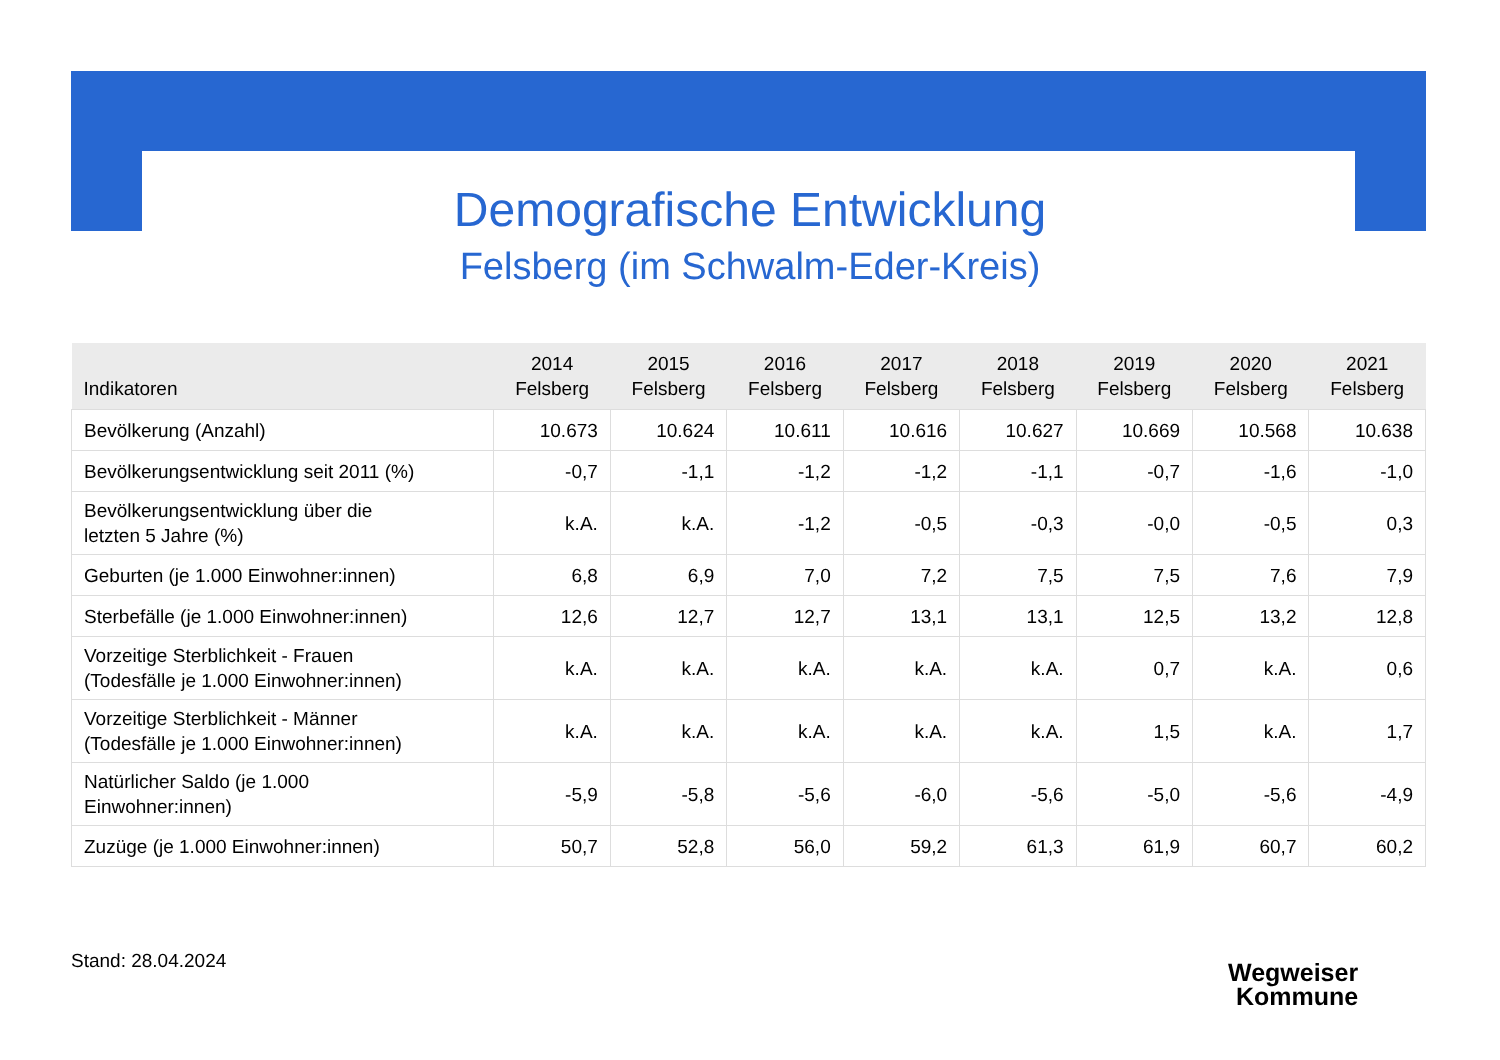Demografische Entwicklung
Felsberg (im Schwalm-Eder-Kreis)
| Indikatoren | 2014 Felsberg | 2015 Felsberg | 2016 Felsberg | 2017 Felsberg | 2018 Felsberg | 2019 Felsberg | 2020 Felsberg | 2021 Felsberg |
| --- | --- | --- | --- | --- | --- | --- | --- | --- |
| Bevölkerung (Anzahl) | 10.673 | 10.624 | 10.611 | 10.616 | 10.627 | 10.669 | 10.568 | 10.638 |
| Bevölkerungsentwicklung seit 2011 (%) | -0,7 | -1,1 | -1,2 | -1,2 | -1,1 | -0,7 | -1,6 | -1,0 |
| Bevölkerungsentwicklung über die letzten 5 Jahre (%) | k.A. | k.A. | -1,2 | -0,5 | -0,3 | -0,0 | -0,5 | 0,3 |
| Geburten (je 1.000 Einwohner:innen) | 6,8 | 6,9 | 7,0 | 7,2 | 7,5 | 7,5 | 7,6 | 7,9 |
| Sterbefälle (je 1.000 Einwohner:innen) | 12,6 | 12,7 | 12,7 | 13,1 | 13,1 | 12,5 | 13,2 | 12,8 |
| Vorzeitige Sterblichkeit - Frauen (Todesfälle je 1.000 Einwohner:innen) | k.A. | k.A. | k.A. | k.A. | k.A. | 0,7 | k.A. | 0,6 |
| Vorzeitige Sterblichkeit - Männer (Todesfälle je 1.000 Einwohner:innen) | k.A. | k.A. | k.A. | k.A. | k.A. | 1,5 | k.A. | 1,7 |
| Natürlicher Saldo (je 1.000 Einwohner:innen) | -5,9 | -5,8 | -5,6 | -6,0 | -5,6 | -5,0 | -5,6 | -4,9 |
| Zuzüge (je 1.000 Einwohner:innen) | 50,7 | 52,8 | 56,0 | 59,2 | 61,3 | 61,9 | 60,7 | 60,2 |
Stand: 28.04.2024
Wegweiser
Kommune